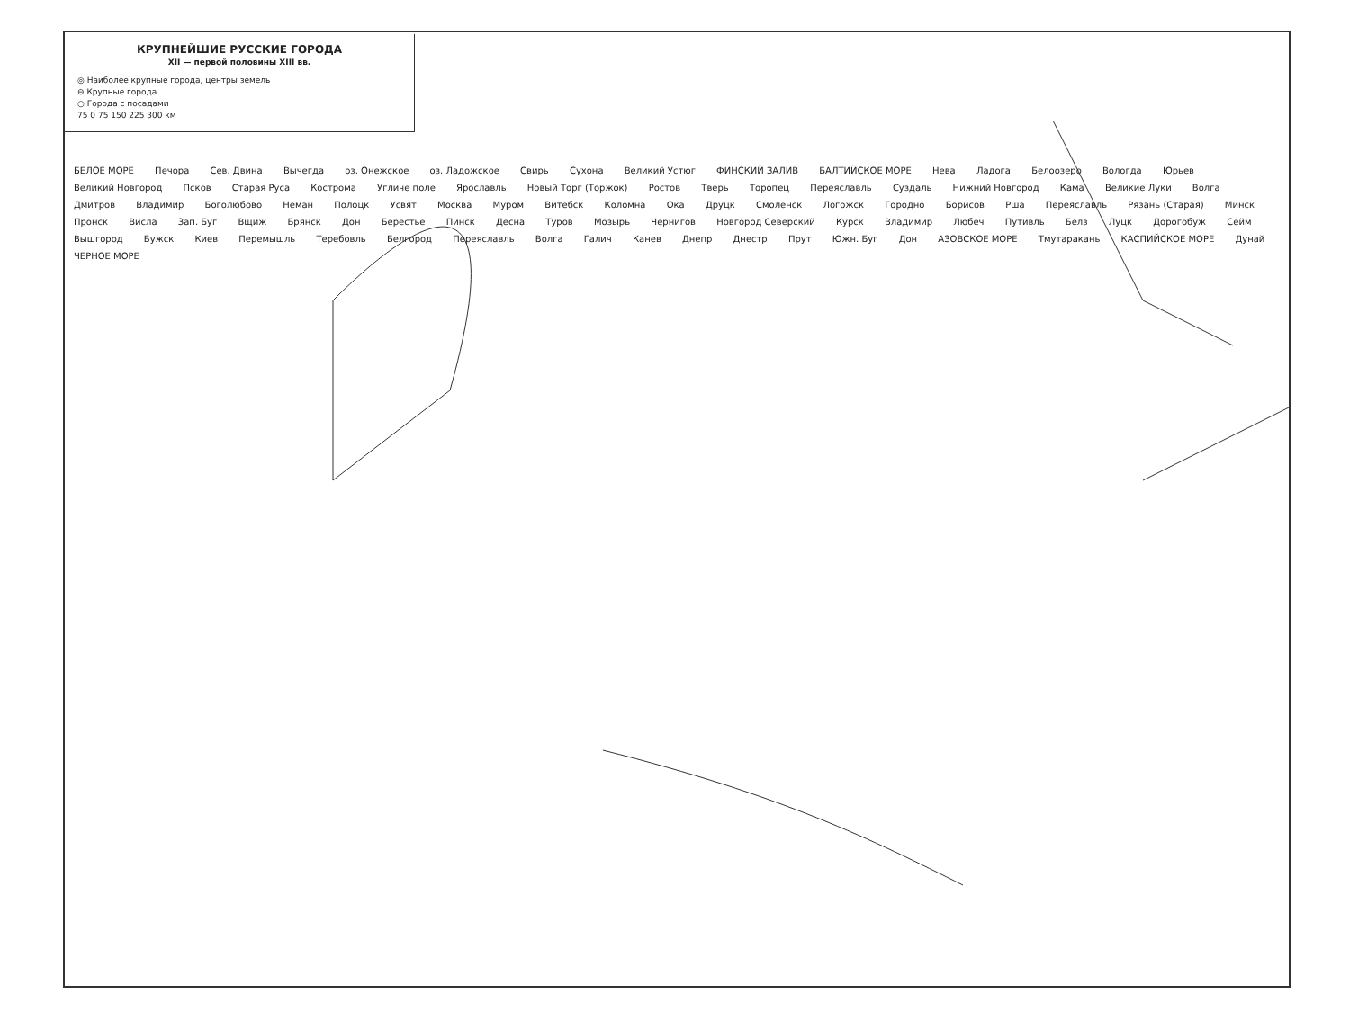КРУПНЕЙШИЕ РУССКИЕ ГОРОДА
XII — первой половины XIII вв.
◎ Наиболее крупные города, центры земель
⊖ Крупные города
○ Города с посадами
75 0 75 150 225 300 км
БЕЛОЕ МОРЕ Печора Сев. Двина Вычегда оз. Онежское оз. Ладожское Свирь Сухона Великий Устюг ФИНСКИЙ ЗАЛИВ БАЛТИЙСКОЕ МОРЕ Нева Ладога Белоозеро Вологда Юрьев Великий Новгород Псков Старая Руса Кострома Угличе поле Ярославль Новый Торг (Торжок) Ростов Тверь Торопец Переяславль Суздаль Нижний Новгород Кама Великие Луки Волга Дмитров Владимир Боголюбово Неман Полоцк Усвят Москва Муром Витебск Коломна Ока Друцк Смоленск Логожск Городно Борисов Рша Переяславль Рязань (Старая) Минск Пронск Висла Зап. Буг Вщиж Брянск Дон Берестье Пинск Десна Туров Мозырь Чернигов Новгород Северский Курск Владимир Любеч Путивль Белз Луцк Дорогобуж Сейм Вышгород Бужск Киев Перемышль Теребовль Белгород Переяславль Волга Галич Канев Днепр Днестр Прут Южн. Буг Дон АЗОВСКОЕ МОРЕ Тмутаракань КАСПИЙСКОЕ МОРЕ Дунай ЧЕРНОЕ МОРЕ